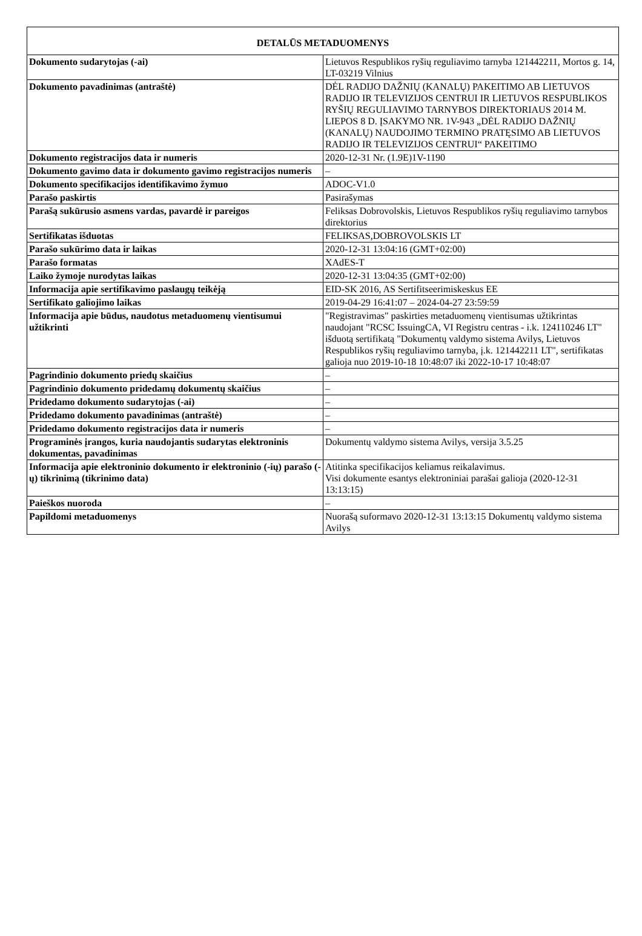| DETALŪS METADUOMENYS | |
| --- | --- |
| Dokumento sudarytojas (-ai) | Lietuvos Respublikos ryšių reguliavimo tarnyba 121442211, Mortos g. 14, LT-03219 Vilnius |
| Dokumento pavadinimas (antraštė) | DĖL RADIJO DAŽNIŲ (KANALŲ) PAKEITIMO AB LIETUVOS RADIJO IR TELEVIZIJOS CENTRUI IR LIETUVOS RESPUBLIKOS RYŠIŲ REGULIAVIMO TARNYBOS DIREKTORIAUS 2014 M. LIEPOS 8 D. ĮSAKYMO NR. 1V-943 „DĖL RADIJO DAŽNIŲ (KANALŲ) NAUDOJIMO TERMINO PRATĘSIMO AB LIETUVOS RADIJO IR TELEVIZIJOS CENTRUI“ PAKEITIMO |
| Dokumento registracijos data ir numeris | 2020-12-31 Nr. (1.9E)1V-1190 |
| Dokumento gavimo data ir dokumento gavimo registracijos numeris | – |
| Dokumento specifikacijos identifikavimo žymuo | ADOC-V1.0 |
| Parašo paskirtis | Pasirašymas |
| Parašą sukūrusio asmens vardas, pavardė ir pareigos | Feliksas Dobrovolskis, Lietuvos Respublikos ryšių reguliavimo tarnybos direktorius |
| Sertifikatas išduotas | FELIKSAS,DOBROVOLSKIS LT |
| Parašo sukūrimo data ir laikas | 2020-12-31 13:04:16 (GMT+02:00) |
| Parašo formatas | XAdES-T |
| Laiko žymoje nurodytas laikas | 2020-12-31 13:04:35 (GMT+02:00) |
| Informacija apie sertifikavimo paslaugų teikėją | EID-SK 2016, AS Sertifitseerimiskeskus EE |
| Sertifikato galiojimo laikas | 2019-04-29 16:41:07 – 2024-04-27 23:59:59 |
| Informacija apie būdus, naudotus metaduomenų vientisumui užtikrinti | "Registravimas" paskirties metaduomenų vientisumas užtikrintas naudojant "RCSC IssuingCA, VI Registru centras - i.k. 124110246 LT" išduotą sertifikatą "Dokumentų valdymo sistema Avilys, Lietuvos Respublikos ryšių reguliavimo tarnyba, į.k. 121442211 LT", sertifikatas galioja nuo 2019-10-18 10:48:07 iki 2022-10-17 10:48:07 |
| Pagrindinio dokumento priedų skaičius | – |
| Pagrindinio dokumento pridedamų dokumentų skaičius | – |
| Pridedamo dokumento sudarytojas (-ai) | – |
| Pridedamo dokumento pavadinimas (antraštė) | – |
| Pridedamo dokumento registracijos data ir numeris | – |
| Programinės įrangos, kuria naudojantis sudarytas elektroninis dokumentas, pavadinimas | Dokumentų valdymo sistema Avilys, versija 3.5.25 |
| Informacija apie elektroninio dokumento ir elektroninio (-ių) parašo (-ų) tikrinimą (tikrinimo data) | Atitinka specifikacijos keliamus reikalavimus. Visi dokumente esantys elektroniniai parašai galioja (2020-12-31 13:13:15) |
| Paieškos nuoroda | – |
| Papildomi metaduomenys | Nuorašą suformavo 2020-12-31 13:13:15 Dokumentų valdymo sistema Avilys |